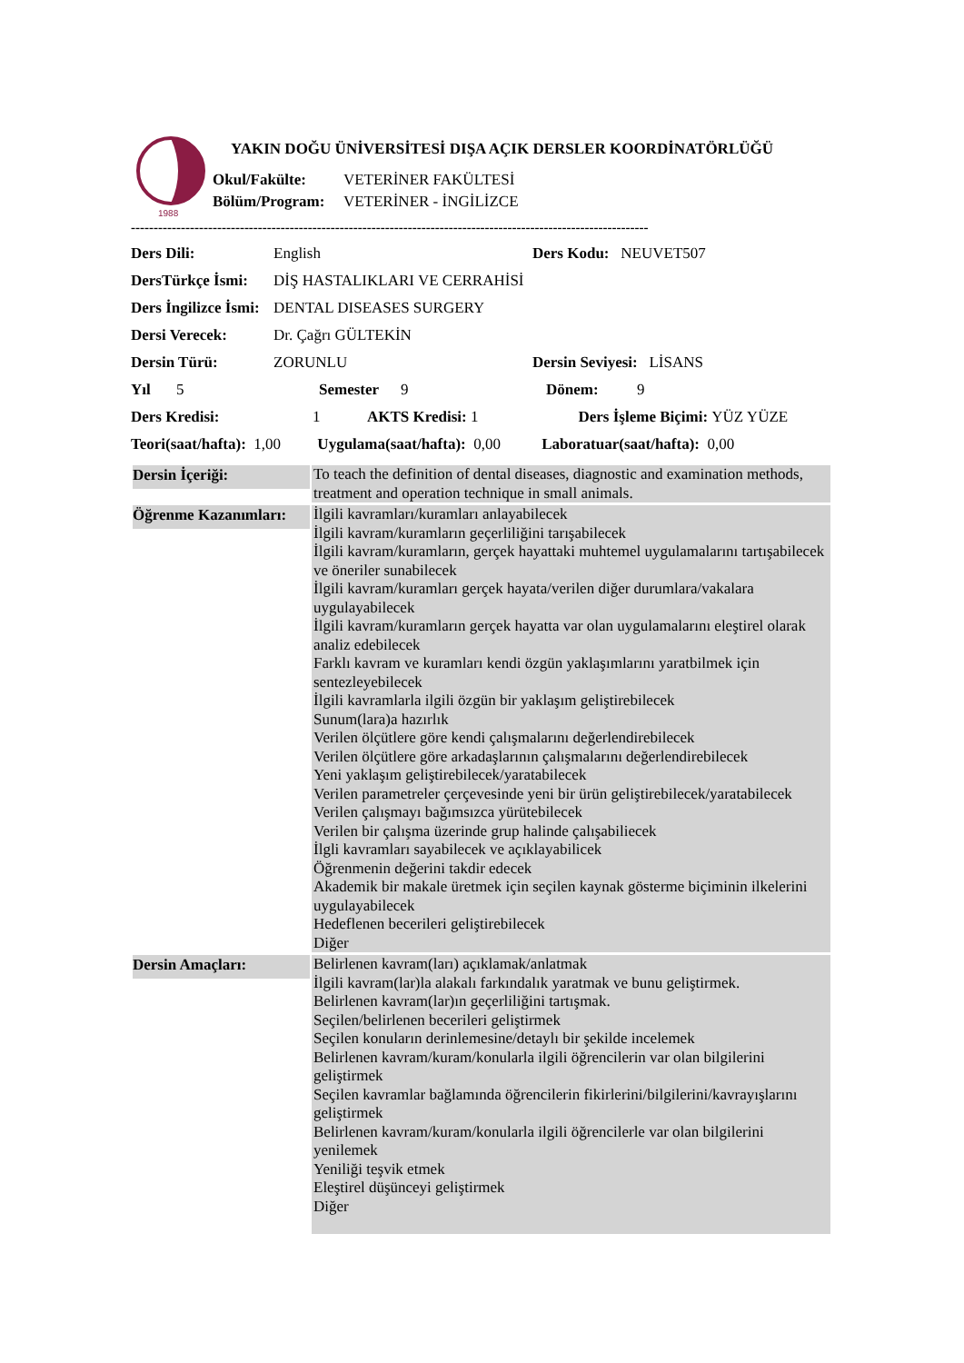1988
YAKIN DOĞU ÜNİVERSİTESİ DIŞA AÇIK DERSLER KOORDİNATÖRLÜĞÜ
Okul/Fakülte: VETERİNER FAKÜLTESİ
Bölüm/Program: VETERİNER - İNGİLİZCE
------------------------------------------------------------------------------------------------------------------
Ders Dili: English Ders Kodu: NEUVET507
DersTürkçe İsmi: DİŞ HASTALIKLARI VE CERRAHİSİ
Ders İngilizce İsmi: DENTAL DISEASES SURGERY
Dersi Verecek: Dr. Çağrı GÜLTEKİN
Dersin Türü: ZORUNLU Dersin Seviyesi: LİSANS
Yıl 5 Semester 9 Dönem: 9
Ders Kredisi: 1 AKTS Kredisi: 1 Ders İşleme Biçimi: YÜZ YÜZE
Teori(saat/hafta): 1,00 Uygulama(saat/hafta): 0,00 Laboratuar(saat/hafta): 0,00
| Dersin İçeriği: | To teach the definition of dental diseases, diagnostic and examination methods, treatment and operation technique in small animals. |
| Öğrenme Kazanımları: | İlgili kavramları/kuramları anlayabilecek İlgili kavram/kuramların geçerliliğini tarışabilecek İlgili kavram/kuramların, gerçek hayattaki muhtemel uygulamalarını tartışabilecek ve öneriler sunabilecek İlgili kavram/kuramları gerçek hayata/verilen diğer durumlara/vakalara uygulayabilecek İlgili kavram/kuramların gerçek hayatta var olan uygulamalarını eleştirel olarak analiz edebilecek Farklı kavram ve kuramları kendi özgün yaklaşımlarını yaratbilmek için sentezleyebilecek İlgili kavramlarla ilgili özgün bir yaklaşım geliştirebilecek Sunum(lara)a hazırlık Verilen ölçütlere göre kendi çalışmalarını değerlendirebilecek Verilen ölçütlere göre arkadaşlarının çalışmalarını değerlendirebilecek Yeni yaklaşım geliştirebilecek/yaratabilecek Verilen parametreler çerçevesinde yeni bir ürün geliştirebilecek/yaratabilecek Verilen çalışmayı bağımsızca yürütebilecek Verilen bir çalışma üzerinde grup halinde çalışabiliecek İlgli kavramları sayabilecek ve açıklayabilicek Öğrenmenin değerini takdir edecek Akademik bir makale üretmek için seçilen kaynak gösterme biçiminin ilkelerini uygulayabilecek Hedeflenen becerileri geliştirebilecek Diğer |
| Dersin Amaçları: | Belirlenen kavram(ları) açıklamak/anlatmak İlgili kavram(lar)la alakalı farkındalık yaratmak ve bunu geliştirmek. Belirlenen kavram(lar)ın geçerliliğini tartışmak. Seçilen/belirlenen becerileri geliştirmek Seçilen konuların derinlemesine/detaylı bir şekilde incelemek Belirlenen kavram/kuram/konularla ilgili öğrencilerin var olan bilgilerini geliştirmek Seçilen kavramlar bağlamında öğrencilerin fikirlerini/bilgilerini/kavrayışlarını geliştirmek Belirlenen kavram/kuram/konularla ilgili öğrencilerle var olan bilgilerini yenilemek Yeniliği teşvik etmek Eleştirel düşünceyi geliştirmek Diğer |